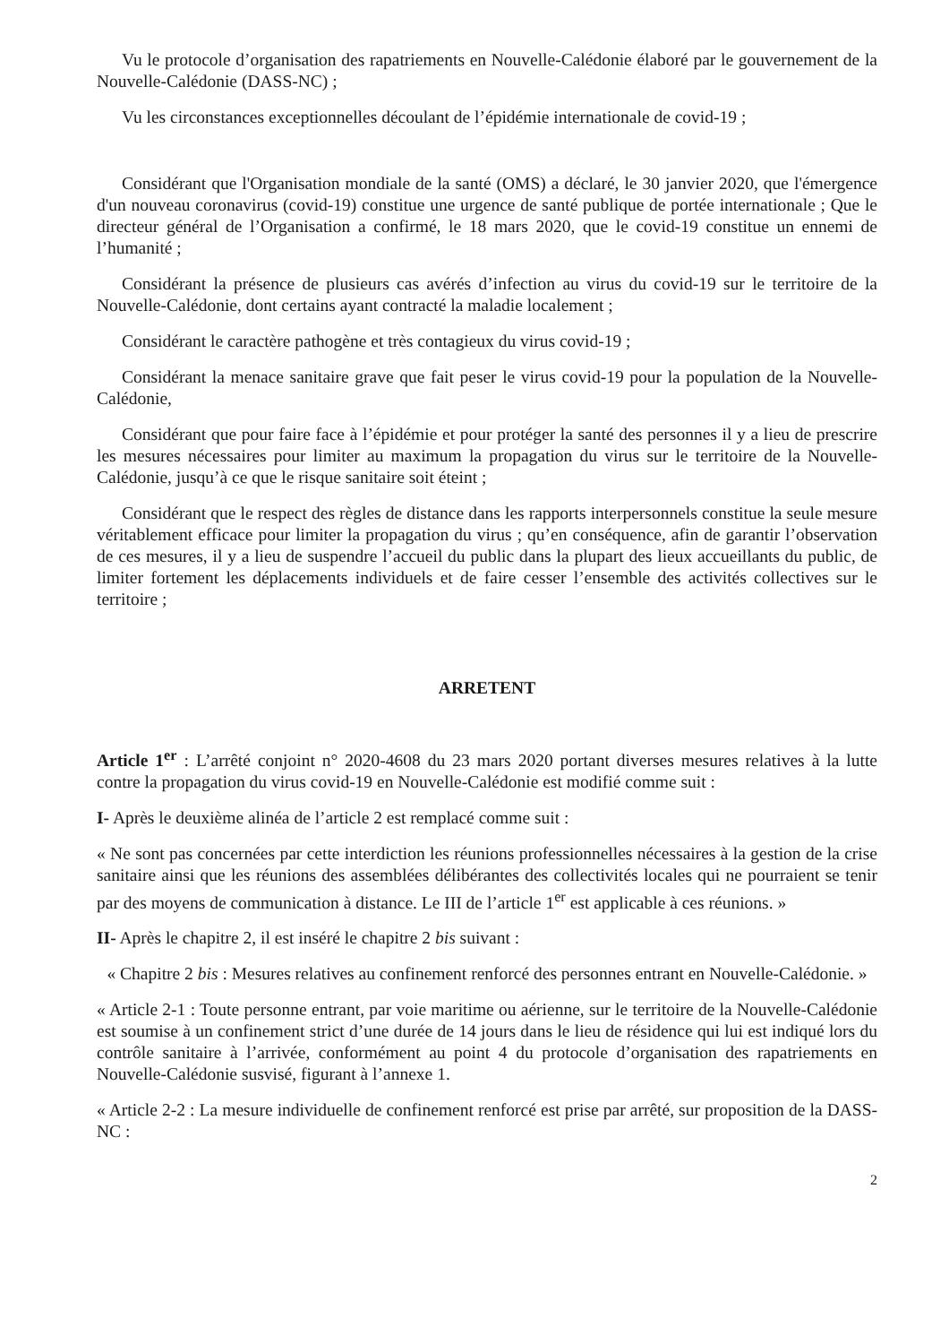Vu le protocole d’organisation des rapatriements en Nouvelle-Calédonie élaboré par le gouvernement de la Nouvelle-Calédonie (DASS-NC) ;
Vu les circonstances exceptionnelles découlant de l’épidémie internationale de covid-19 ;
Considérant que l'Organisation mondiale de la santé (OMS) a déclaré, le 30 janvier 2020, que l'émergence d'un nouveau coronavirus (covid-19) constitue une urgence de santé publique de portée internationale ; Que le directeur général de l’Organisation a confirmé, le 18 mars 2020, que le covid-19 constitue un ennemi de l’humanité ;
Considérant la présence de plusieurs cas avérés d’infection au virus du covid-19 sur le territoire de la Nouvelle-Calédonie, dont certains ayant contracté la maladie localement ;
Considérant le caractère pathogène et très contagieux du virus covid-19 ;
Considérant la menace sanitaire grave que fait peser le virus covid-19 pour la population de la Nouvelle-Calédonie,
Considérant que pour faire face à l’épidémie et pour protéger la santé des personnes il y a lieu de prescrire les mesures nécessaires pour limiter au maximum la propagation du virus sur le territoire de la Nouvelle-Calédonie, jusqu’à ce que le risque sanitaire soit éteint ;
Considérant que le respect des règles de distance dans les rapports interpersonnels constitue la seule mesure véritablement efficace pour limiter la propagation du virus ; qu’en conséquence, afin de garantir l’observation de ces mesures, il y a lieu de suspendre l’accueil du public dans la plupart des lieux accueillants du public, de limiter fortement les déplacements individuels et de faire cesser l’ensemble des activités collectives sur le territoire ;
ARRETENT
Article 1<sup>er</sup> : L’arrêté conjoint n° 2020-4608 du 23 mars 2020 portant diverses mesures relatives à la lutte contre la propagation du virus covid-19 en Nouvelle-Calédonie est modifié comme suit :
I- Après le deuxième alinéa de l’article 2 est remplacé comme suit :
« Ne sont pas concernées par cette interdiction les réunions professionnelles nécessaires à la gestion de la crise sanitaire ainsi que les réunions des assemblées délibérantes des collectivités locales qui ne pourraient se tenir par des moyens de communication à distance. Le III de l’article 1<sup>er</sup> est applicable à ces réunions. »
II- Après le chapitre 2, il est inséré le chapitre 2 bis suivant :
« Chapitre 2 bis : Mesures relatives au confinement renforcé des personnes entrant en Nouvelle-Calédonie. »
« Article 2-1 : Toute personne entrant, par voie maritime ou aérienne, sur le territoire de la Nouvelle-Calédonie est soumise à un confinement strict d’une durée de 14 jours dans le lieu de résidence qui lui est indiqué lors du contrôle sanitaire à l’arrivée, conformément au point 4 du protocole d’organisation des rapatriements en Nouvelle-Calédonie susvisé, figurant à l’annexe 1.
« Article 2-2 : La mesure individuelle de confinement renforcé est prise par arrêté, sur proposition de la DASS-NC :
2